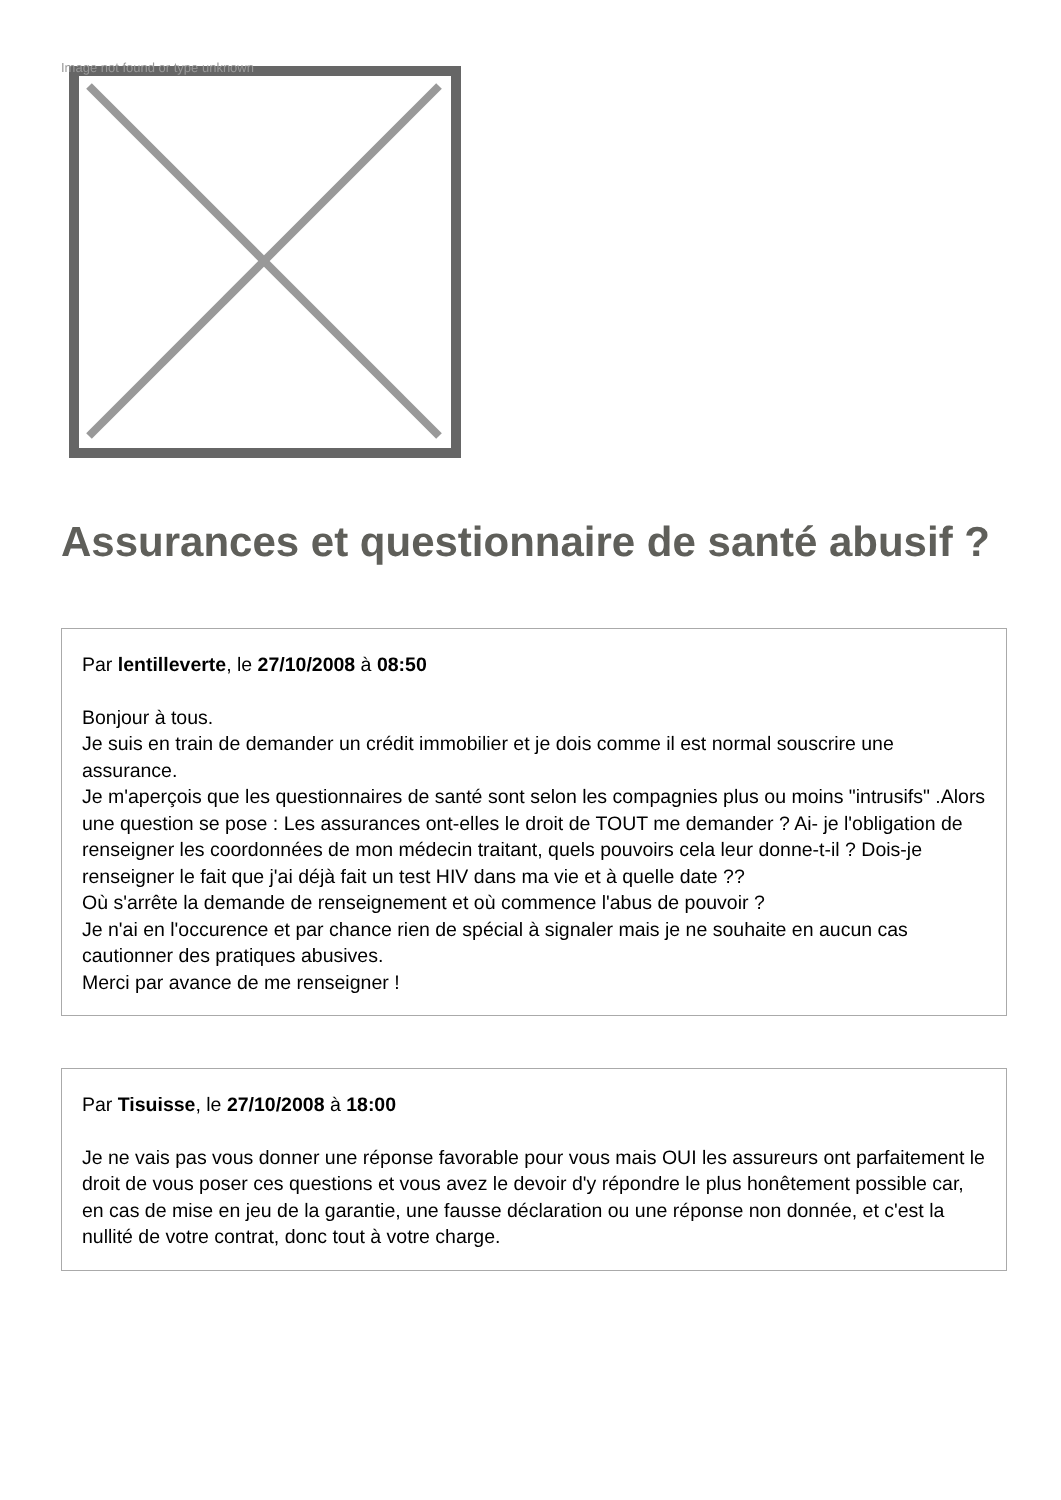Image not found or type unknown
Assurances et questionnaire de santé abusif ?
Par lentilleverte, le 27/10/2008 à 08:50
Bonjour à tous.
Je suis en train de demander un crédit immobilier et je dois comme il est normal souscrire une assurance.
Je m'aperçois que les questionnaires de santé sont selon les compagnies plus ou moins "intrusifs" .Alors une question se pose : Les assurances ont-elles le droit de TOUT me demander ? Ai- je l'obligation de renseigner les coordonnées de mon médecin traitant, quels pouvoirs cela leur donne-t-il ? Dois-je renseigner le fait que j'ai déjà fait un test HIV dans ma vie et à quelle date ??
Où s'arrête la demande de renseignement et où commence l'abus de pouvoir ?
Je n'ai en l'occurence et par chance rien de spécial à signaler mais je ne souhaite en aucun cas cautionner des pratiques abusives.
Merci par avance de me renseigner !
Par Tisuisse, le 27/10/2008 à 18:00
Je ne vais pas vous donner une réponse favorable pour vous mais OUI les assureurs ont parfaitement le droit de vous poser ces questions et vous avez le devoir d'y répondre le plus honêtement possible car, en cas de mise en jeu de la garantie, une fausse déclaration ou une réponse non donnée, et c'est la nullité de votre contrat, donc tout à votre charge.